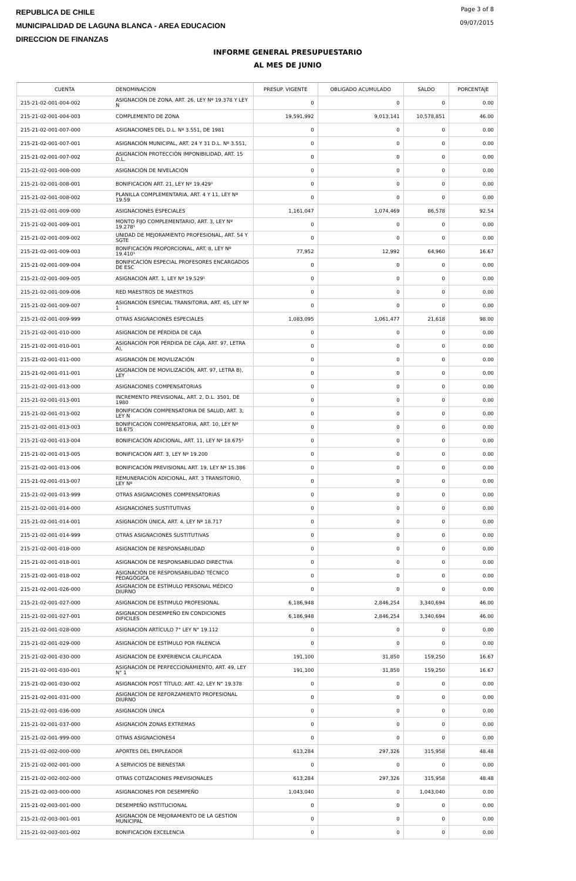REPUBLICA DE CHILE
MUNICIPALIDAD DE LAGUNA BLANCA - AREA EDUCACION
DIRECCION DE FINANZAS
Page 3 of 8
09/07/2015
INFORME GENERAL PRESUPUESTARIO
AL MES DE JUNIO
| CUENTA | DENOMINACION | PRESUP. VIGENTE | OBLIGADO ACUMULADO | SALDO | PORCENTAJE |
| --- | --- | --- | --- | --- | --- |
| 215-21-02-001-004-002 | ASIGNACIÓN DE ZONA, ART. 26, LEY Nº 19.378 Y LEY N | 0 | 0 | 0 | 0.00 |
| 215-21-02-001-004-003 | COMPLEMENTO DE ZONA | 19,591,992 | 9,013,141 | 10,578,851 | 46.00 |
| 215-21-02-001-007-000 | ASIGNACIONES DEL D.L. Nº 3.551, DE 1981 | 0 | 0 | 0 | 0.00 |
| 215-21-02-001-007-001 | ASIGNACIÓN MUNICIPAL, ART. 24 Y 31 D.L. Nº 3.551, | 0 | 0 | 0 | 0.00 |
| 215-21-02-001-007-002 | ASIGNACIÓN PROTECCIÓN IMPONIBILIDAD, ART. 15 D.L. | 0 | 0 | 0 | 0.00 |
| 215-21-02-001-008-000 | ASIGNACIÓN DE NIVELACIÓN | 0 | 0 | 0 | 0.00 |
| 215-21-02-001-008-001 | BONIFICACIÓN ART. 21, LEY Nº 19.429¹ | 0 | 0 | 0 | 0.00 |
| 215-21-02-001-008-002 | PLANILLA COMPLEMENTARIA, ART. 4 Y 11, LEY Nº 19.59 | 0 | 0 | 0 | 0.00 |
| 215-21-02-001-009-000 | ASIGNACIONES ESPECIALES | 1,161,047 | 1,074,469 | 86,578 | 92.54 |
| 215-21-02-001-009-001 | MONTO FIJO COMPLEMENTARIO, ART. 3, LEY Nº 19.278¹ | 0 | 0 | 0 | 0.00 |
| 215-21-02-001-009-002 | UNIDAD DE MEJORAMIENTO PROFESIONAL, ART. 54 Y SGTE | 0 | 0 | 0 | 0.00 |
| 215-21-02-001-009-003 | BONIFICACIÓN PROPORCIONAL, ART. 8, LEY Nº 19.410¹ | 77,952 | 12,992 | 64,960 | 16.67 |
| 215-21-02-001-009-004 | BONIFICACIÓN ESPECIAL PROFESORES ENCARGADOS DE ESC | 0 | 0 | 0 | 0.00 |
| 215-21-02-001-009-005 | ASIGNACIÓN ART. 1, LEY Nº 19.529¹ | 0 | 0 | 0 | 0.00 |
| 215-21-02-001-009-006 | RED MAESTROS DE MAESTROS | 0 | 0 | 0 | 0.00 |
| 215-21-02-001-009-007 | ASIGNACIÓN ESPECIAL TRANSITORIA, ART. 45, LEY Nº 1 | 0 | 0 | 0 | 0.00 |
| 215-21-02-001-009-999 | OTRAS ASIGNACIONES ESPECIALES | 1,083,095 | 1,061,477 | 21,618 | 98.00 |
| 215-21-02-001-010-000 | ASIGNACIÓN DE PÉRDIDA DE CAJA | 0 | 0 | 0 | 0.00 |
| 215-21-02-001-010-001 | ASIGNACIÓN POR PÉRDIDA DE CAJA, ART. 97, LETRA A), | 0 | 0 | 0 | 0.00 |
| 215-21-02-001-011-000 | ASIGNACIÓN DE MOVILIZACIÓN | 0 | 0 | 0 | 0.00 |
| 215-21-02-001-011-001 | ASIGNACIÓN DE MOVILIZACIÓN, ART. 97, LETRA B), LEY | 0 | 0 | 0 | 0.00 |
| 215-21-02-001-013-000 | ASIGNACIONES COMPENSATORIAS | 0 | 0 | 0 | 0.00 |
| 215-21-02-001-013-001 | INCREMENTO PREVISIONAL, ART. 2, D.L. 3501, DE 1980 | 0 | 0 | 0 | 0.00 |
| 215-21-02-001-013-002 | BONIFICACIÓN COMPENSATORIA DE SALUD, ART. 3, LEY N | 0 | 0 | 0 | 0.00 |
| 215-21-02-001-013-003 | BONIFICACIÓN COMPENSATORIA, ART. 10, LEY Nº 18.675 | 0 | 0 | 0 | 0.00 |
| 215-21-02-001-013-004 | BONIFICACIÓN ADICIONAL, ART. 11, LEY Nº 18.675¹ | 0 | 0 | 0 | 0.00 |
| 215-21-02-001-013-005 | BONIFICACIÓN ART. 3, LEY Nº 19.200 | 0 | 0 | 0 | 0.00 |
| 215-21-02-001-013-006 | BONIFICACIÓN PREVISIONAL ART. 19, LEY Nº 15.386 | 0 | 0 | 0 | 0.00 |
| 215-21-02-001-013-007 | REMUNERACIÓN ADICIONAL, ART. 3 TRANSITORIO, LEY Nº | 0 | 0 | 0 | 0.00 |
| 215-21-02-001-013-999 | OTRAS ASIGNACIONES COMPENSATORIAS | 0 | 0 | 0 | 0.00 |
| 215-21-02-001-014-000 | ASIGNACIONES SUSTITUTIVAS | 0 | 0 | 0 | 0.00 |
| 215-21-02-001-014-001 | ASIGNACIÓN ÚNICA, ART. 4, LEY Nº 18.717 | 0 | 0 | 0 | 0.00 |
| 215-21-02-001-014-999 | OTRAS ASIGNACIONES SUSTITUTIVAS | 0 | 0 | 0 | 0.00 |
| 215-21-02-001-018-000 | ASIGNACIÓN DE RESPONSABILIDAD | 0 | 0 | 0 | 0.00 |
| 215-21-02-001-018-001 | ASIGNACIÓN DE RESPONSABILIDAD DIRECTIVA | 0 | 0 | 0 | 0.00 |
| 215-21-02-001-018-002 | ASIGNACIÓN DE RESPONSABILIDAD TÉCNICO PEDAGÓGICA | 0 | 0 | 0 | 0.00 |
| 215-21-02-001-026-000 | ASIGNACIÓN DE ESTÍMULO PERSONAL MÉDICO DIURNO | 0 | 0 | 0 | 0.00 |
| 215-21-02-001-027-000 | ASIGNACION DE ESTIMULO PROFESIONAL | 6,186,948 | 2,846,254 | 3,340,694 | 46.00 |
| 215-21-02-001-027-001 | ASIGNACION DESEMPEÑO EN CONDICIONES DIFICILES | 6,186,948 | 2,846,254 | 3,340,694 | 46.00 |
| 215-21-02-001-028-000 | ASIGNACIÓN ARTÍCULO 7° LEY N° 19.112 | 0 | 0 | 0 | 0.00 |
| 215-21-02-001-029-000 | ASIGNACIÓN DE ESTÍMULO POR FALENCIA | 0 | 0 | 0 | 0.00 |
| 215-21-02-001-030-000 | ASIGNACIÓN DE EXPERIENCIA CALIFICADA | 191,100 | 31,850 | 159,250 | 16.67 |
| 215-21-02-001-030-001 | ASIGNACIÓN DE PERFECCIONAMIENTO, ART. 49, LEY N° 1 | 191,100 | 31,850 | 159,250 | 16.67 |
| 215-21-02-001-030-002 | ASIGNACIÓN POST TÍTULO, ART. 42, LEY N° 19.378 | 0 | 0 | 0 | 0.00 |
| 215-21-02-001-031-000 | ASIGNACIÓN DE REFORZAMIENTO PROFESIONAL DIURNO | 0 | 0 | 0 | 0.00 |
| 215-21-02-001-036-000 | ASIGNACIÓN ÚNICA | 0 | 0 | 0 | 0.00 |
| 215-21-02-001-037-000 | ASIGNACIÓN ZONAS EXTREMAS | 0 | 0 | 0 | 0.00 |
| 215-21-02-001-999-000 | OTRAS ASIGNACIONES4 | 0 | 0 | 0 | 0.00 |
| 215-21-02-002-000-000 | APORTES DEL EMPLEADOR | 613,284 | 297,326 | 315,958 | 48.48 |
| 215-21-02-002-001-000 | A SERVICIOS DE BIENESTAR | 0 | 0 | 0 | 0.00 |
| 215-21-02-002-002-000 | OTRAS COTIZACIONES PREVISIONALES | 613,284 | 297,326 | 315,958 | 48.48 |
| 215-21-02-003-000-000 | ASIGNACIONES POR DESEMPEÑO | 1,043,040 | 0 | 1,043,040 | 0.00 |
| 215-21-02-003-001-000 | DESEMPEÑO INSTITUCIONAL | 0 | 0 | 0 | 0.00 |
| 215-21-02-003-001-001 | ASIGNACIÓN DE MEJORAMIENTO DE LA GESTIÓN MUNICIPAL | 0 | 0 | 0 | 0.00 |
| 215-21-02-003-001-002 | BONIFICACIÓN EXCELENCIA | 0 | 0 | 0 | 0.00 |